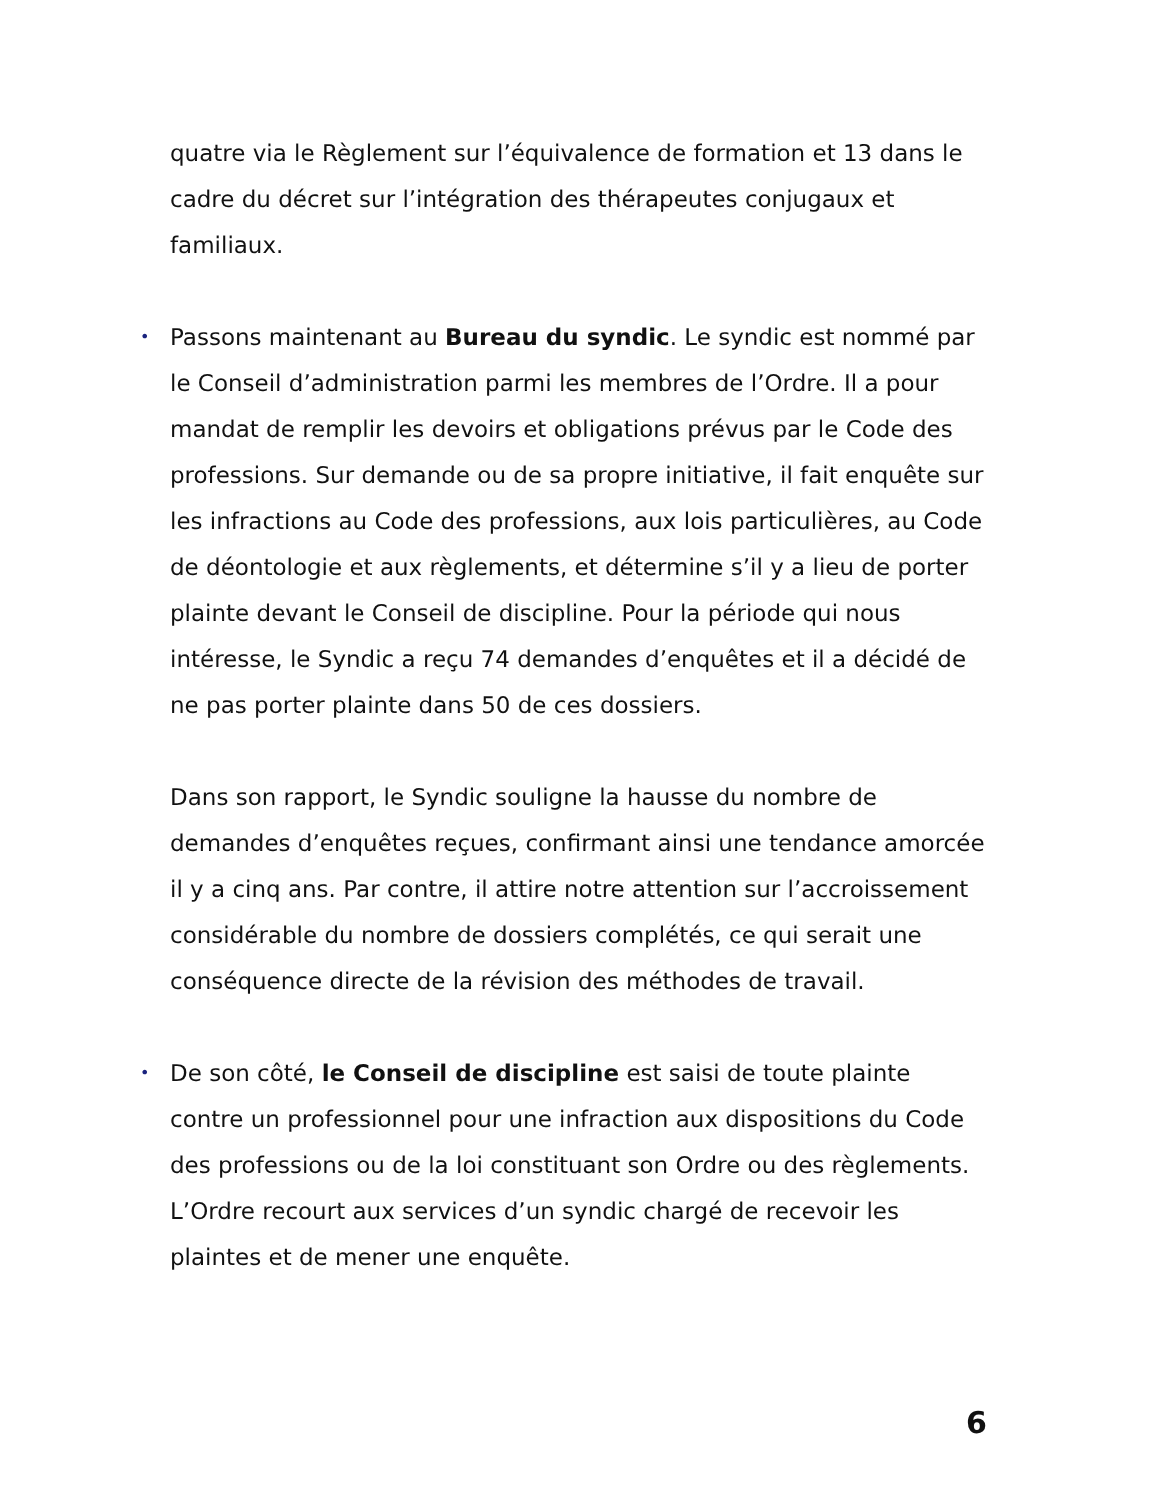quatre via le Règlement sur l’équivalence de formation et 13 dans le cadre du décret sur l’intégration des thérapeutes conjugaux et familiaux.
• Passons maintenant au Bureau du syndic. Le syndic est nommé par le Conseil d’administration parmi les membres de l’Ordre. Il a pour mandat de remplir les devoirs et obligations prévus par le Code des professions. Sur demande ou de sa propre initiative, il fait enquête sur les infractions au Code des professions, aux lois particulières, au Code de déontologie et aux règlements, et détermine s’il y a lieu de porter plainte devant le Conseil de discipline. Pour la période qui nous intéresse, le Syndic a reçu 74 demandes d’enquêtes et il a décidé de ne pas porter plainte dans 50 de ces dossiers.
Dans son rapport, le Syndic souligne la hausse du nombre de demandes d’enquêtes reçues, confirmant ainsi une tendance amorcée il y a cinq ans. Par contre, il attire notre attention sur l’accroissement considérable du nombre de dossiers complétés, ce qui serait une conséquence directe de la révision des méthodes de travail.
• De son côté, le Conseil de discipline est saisi de toute plainte contre un professionnel pour une infraction aux dispositions du Code des professions ou de la loi constituant son Ordre ou des règlements. L’Ordre recourt aux services d’un syndic chargé de recevoir les plaintes et de mener une enquête.
6